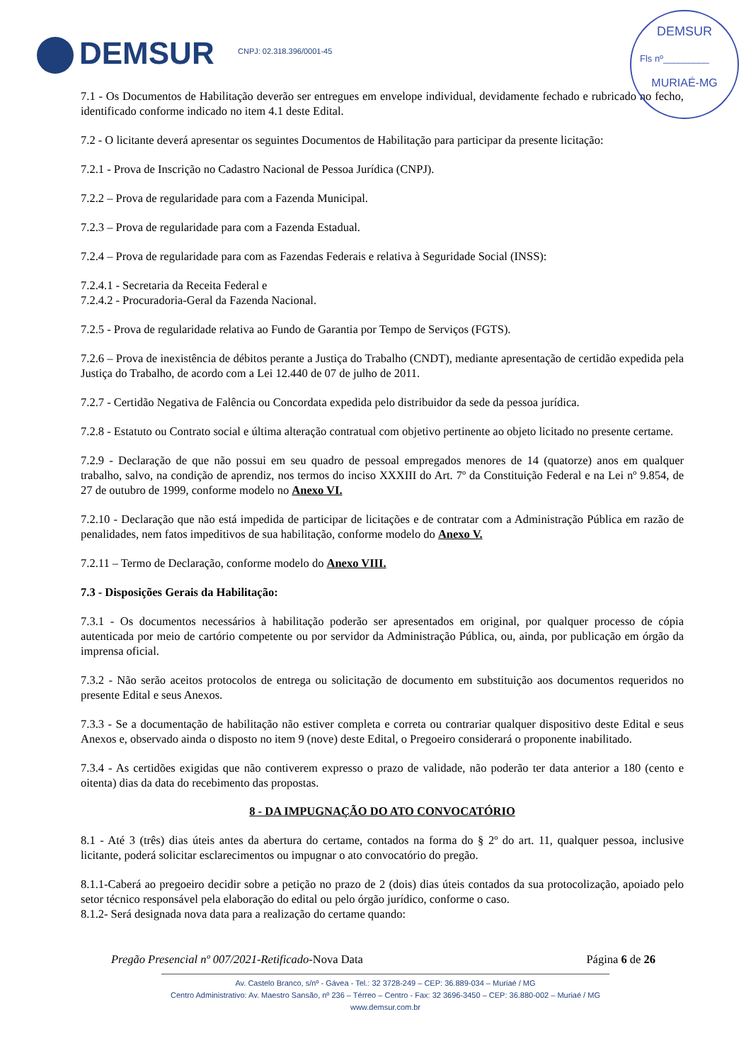DEMSUR CNPJ: 02.318.396/0001-45
DEMSUR
Fls nº_________
MURIAÉ-MG
7.1 - Os Documentos de Habilitação deverão ser entregues em envelope individual, devidamente fechado e rubricado no fecho, identificado conforme indicado no item 4.1 deste Edital.
7.2 - O licitante deverá apresentar os seguintes Documentos de Habilitação para participar da presente licitação:
7.2.1 - Prova de Inscrição no Cadastro Nacional de Pessoa Jurídica (CNPJ).
7.2.2 – Prova de regularidade para com a Fazenda Municipal.
7.2.3 – Prova de regularidade para com a Fazenda Estadual.
7.2.4 – Prova de regularidade para com as Fazendas Federais e relativa à Seguridade Social (INSS):
7.2.4.1 - Secretaria da Receita Federal e
7.2.4.2 - Procuradoria-Geral da Fazenda Nacional.
7.2.5 - Prova de regularidade relativa ao Fundo de Garantia por Tempo de Serviços (FGTS).
7.2.6 – Prova de inexistência de débitos perante a Justiça do Trabalho (CNDT), mediante apresentação de certidão expedida pela Justiça do Trabalho, de acordo com a Lei 12.440 de 07 de julho de 2011.
7.2.7 - Certidão Negativa de Falência ou Concordata expedida pelo distribuidor da sede da pessoa jurídica.
7.2.8 - Estatuto ou Contrato social e última alteração contratual com objetivo pertinente ao objeto licitado no presente certame.
7.2.9 - Declaração de que não possui em seu quadro de pessoal empregados menores de 14 (quatorze) anos em qualquer trabalho, salvo, na condição de aprendiz, nos termos do inciso XXXIII do Art. 7º da Constituição Federal e na Lei nº 9.854, de 27 de outubro de 1999, conforme modelo no Anexo VI.
7.2.10 - Declaração que não está impedida de participar de licitações e de contratar com a Administração Pública em razão de penalidades, nem fatos impeditivos de sua habilitação, conforme modelo do Anexo V.
7.2.11 – Termo de Declaração, conforme modelo do Anexo VIII.
7.3 - Disposições Gerais da Habilitação:
7.3.1 - Os documentos necessários à habilitação poderão ser apresentados em original, por qualquer processo de cópia autenticada por meio de cartório competente ou por servidor da Administração Pública, ou, ainda, por publicação em órgão da imprensa oficial.
7.3.2 - Não serão aceitos protocolos de entrega ou solicitação de documento em substituição aos documentos requeridos no presente Edital e seus Anexos.
7.3.3 - Se a documentação de habilitação não estiver completa e correta ou contrariar qualquer dispositivo deste Edital e seus Anexos e, observado ainda o disposto no item 9 (nove) deste Edital, o Pregoeiro considerará o proponente inabilitado.
7.3.4 - As certidões exigidas que não contiverem expresso o prazo de validade, não poderão ter data anterior a 180 (cento e oitenta) dias da data do recebimento das propostas.
8 - DA IMPUGNAÇÃO DO ATO CONVOCATÓRIO
8.1 - Até 3 (três) dias úteis antes da abertura do certame, contados na forma do § 2º do art. 11, qualquer pessoa, inclusive licitante, poderá solicitar esclarecimentos ou impugnar o ato convocatório do pregão.
8.1.1-Caberá ao pregoeiro decidir sobre a petição no prazo de 2 (dois) dias úteis contados da sua protocolização, apoiado pelo setor técnico responsável pela elaboração do edital ou pelo órgão jurídico, conforme o caso.
8.1.2- Será designada nova data para a realização do certame quando:
Pregão Presencial nº 007/2021-Retificado-Nova Data Página 6 de 26
Av. Castelo Branco, s/nº - Gávea - Tel.: 32 3728-249 – CEP: 36.889-034 – Muriaé / MG
Centro Administrativo: Av. Maestro Sansão, nº 236 – Térreo – Centro - Fax: 32 3696-3450 – CEP: 36.880-002 – Muriaé / MG
www.demsur.com.br